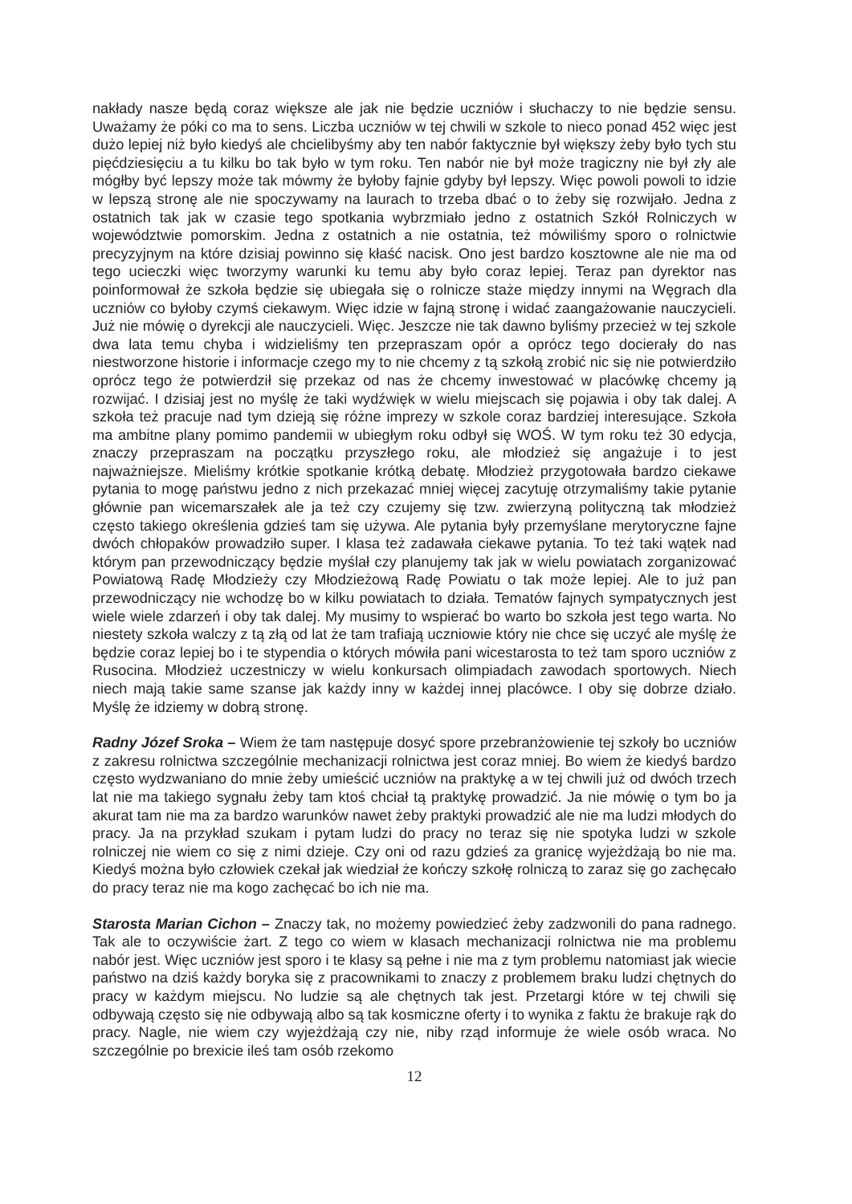nakłady nasze będą coraz większe ale jak nie będzie uczniów i słuchaczy to nie będzie sensu. Uważamy że póki co ma to sens. Liczba uczniów w tej chwili w szkole to nieco ponad 452 więc jest dużo lepiej niż było kiedyś ale chcielibyśmy aby ten nabór faktycznie był większy żeby było tych stu pięćdziesięciu a tu kilku bo tak było w tym roku. Ten nabór nie był może tragiczny nie był zły ale mógłby być lepszy może tak mówmy że byłoby fajnie gdyby był lepszy. Więc powoli powoli to idzie w lepszą stronę ale nie spoczywamy na laurach to trzeba dbać o to żeby się rozwijało. Jedna z ostatnich tak jak w czasie tego spotkania wybrzmiało jedno z ostatnich Szkół Rolniczych w województwie pomorskim. Jedna z ostatnich a nie ostatnia, też mówiliśmy sporo o rolnictwie precyzyjnym na które dzisiaj powinno się kłaść nacisk. Ono jest bardzo kosztowne ale nie ma od tego ucieczki więc tworzymy warunki ku temu aby było coraz lepiej. Teraz pan dyrektor nas poinformował że szkoła będzie się ubiegała się o rolnicze staże między innymi na Węgrach dla uczniów co byłoby czymś ciekawym. Więc idzie w fajną stronę i widać zaangażowanie nauczycieli. Już nie mówię o dyrekcji ale nauczycieli. Więc. Jeszcze nie tak dawno byliśmy przecież w tej szkole dwa lata temu chyba i widzieliśmy ten przepraszam opór a oprócz tego docierały do nas niestworzone historie i informacje czego my to nie chcemy z tą szkołą zrobić nic się nie potwierdziło oprócz tego że potwierdził się przekaz od nas że chcemy inwestować w placówkę chcemy ją rozwijać. I dzisiaj jest no myślę że taki wydźwięk w wielu miejscach się pojawia i oby tak dalej. A szkoła też pracuje nad tym dzieją się różne imprezy w szkole coraz bardziej interesujące. Szkoła ma ambitne plany pomimo pandemii w ubiegłym roku odbył się WOŚ. W tym roku też 30 edycja, znaczy przepraszam na początku przyszłego roku, ale młodzież się angażuje i to jest najważniejsze. Mieliśmy krótkie spotkanie krótką debatę. Młodzież przygotowała bardzo ciekawe pytania to mogę państwu jedno z nich przekazać mniej więcej zacytuję otrzymaliśmy takie pytanie głównie pan wicemarszałek ale ja też czy czujemy się tzw. zwierzyną polityczną tak młodzież często takiego określenia gdzieś tam się używa. Ale pytania były przemyślane merytoryczne fajne dwóch chłopaków prowadziło super. I klasa też zadawała ciekawe pytania. To też taki wątek nad którym pan przewodniczący będzie myślał czy planujemy tak jak w wielu powiatach zorganizować Powiatową Radę Młodzieży czy Młodzieżową Radę Powiatu o tak może lepiej. Ale to już pan przewodniczący nie wchodzę bo w kilku powiatach to działa. Tematów fajnych sympatycznych jest wiele wiele zdarzeń i oby tak dalej. My musimy to wspierać bo warto bo szkoła jest tego warta. No niestety szkoła walczy z tą złą od lat że tam trafiają uczniowie który nie chce się uczyć ale myślę że będzie coraz lepiej bo i te stypendia o których mówiła pani wicestarosta to też tam sporo uczniów z Rusocina. Młodzież uczestniczy w wielu konkursach olimpiadach zawodach sportowych. Niech niech mają takie same szanse jak każdy inny w każdej innej placówce. I oby się dobrze działo. Myślę że idziemy w dobrą stronę.
Radny Józef Sroka – Wiem że tam następuje dosyć spore przebranżowienie tej szkoły bo uczniów z zakresu rolnictwa szczególnie mechanizacji rolnictwa jest coraz mniej. Bo wiem że kiedyś bardzo często wydzwaniano do mnie żeby umieścić uczniów na praktykę a w tej chwili już od dwóch trzech lat nie ma takiego sygnału żeby tam ktoś chciał tą praktykę prowadzić. Ja nie mówię o tym bo ja akurat tam nie ma za bardzo warunków nawet żeby praktyki prowadzić ale nie ma ludzi młodych do pracy. Ja na przykład szukam i pytam ludzi do pracy no teraz się nie spotyka ludzi w szkole rolniczej nie wiem co się z nimi dzieje. Czy oni od razu gdzieś za granicę wyjeżdżają bo nie ma. Kiedyś można było człowiek czekał jak wiedział że kończy szkołę rolniczą to zaraz się go zachęcało do pracy teraz nie ma kogo zachęcać bo ich nie ma.
Starosta Marian Cichon – Znaczy tak, no możemy powiedzieć żeby zadzwonili do pana radnego. Tak ale to oczywiście żart. Z tego co wiem w klasach mechanizacji rolnictwa nie ma problemu nabór jest. Więc uczniów jest sporo i te klasy są pełne i nie ma z tym problemu natomiast jak wiecie państwo na dziś każdy boryka się z pracownikami to znaczy z problemem braku ludzi chętnych do pracy w każdym miejscu. No ludzie są ale chętnych tak jest. Przetargi które w tej chwili się odbywają często się nie odbywają albo są tak kosmiczne oferty i to wynika z faktu że brakuje rąk do pracy. Nagle, nie wiem czy wyjeżdżają czy nie, niby rząd informuje że wiele osób wraca. No szczególnie po brexicie ileś tam osób rzekomo
12